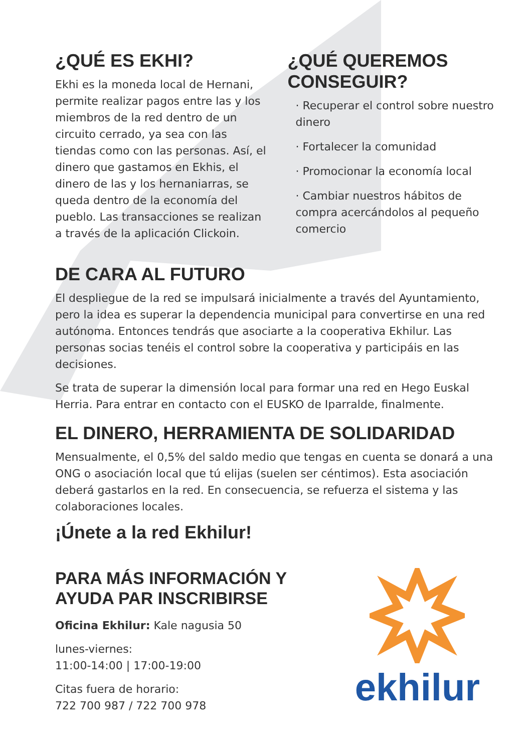¿QUÉ ES EKHI?
Ekhi es la moneda local de Hernani, permite realizar pagos entre las y los miembros de la red dentro de un circuito cerrado, ya sea con las tiendas como con las personas. Así, el dinero que gastamos en Ekhis, el dinero de las y los hernaniarras, se queda dentro de la economía del pueblo. Las transacciones se realizan a través de la aplicación Clickoin.
¿QUÉ QUEREMOS CONSEGUIR?
· Recuperar el control sobre nuestro dinero
· Fortalecer la comunidad
· Promocionar la economía local
· Cambiar nuestros hábitos de compra acercándolos al pequeño comercio
DE CARA AL FUTURO
El despliegue de la red se impulsará inicialmente a través del Ayuntamiento, pero la idea es superar la dependencia municipal para convertirse en una red autónoma. Entonces tendrás que asociarte a la cooperativa Ekhilur. Las personas socias tenéis el control sobre la cooperativa y participáis en las decisiones.
Se trata de superar la dimensión local para formar una red en Hego Euskal Herria. Para entrar en contacto con el EUSKO de Iparralde, finalmente.
EL DINERO, HERRAMIENTA DE SOLIDARIDAD
Mensualmente, el 0,5% del saldo medio que tengas en cuenta se donará a una ONG o asociación local que tú elijas (suelen ser céntimos). Esta asociación deberá gastarlos en la red. En consecuencia, se refuerza el sistema y las colaboraciones locales.
¡Únete a la red Ekhilur!
PARA MÁS INFORMACIÓN Y
AYUDA PAR INSCRIBIRSE
Oficina Ekhilur: Kale nagusia 50
lunes-viernes:
11:00-14:00 | 17:00-19:00
Citas fuera de horario:
722 700 987 / 722 700 978
ekhilur